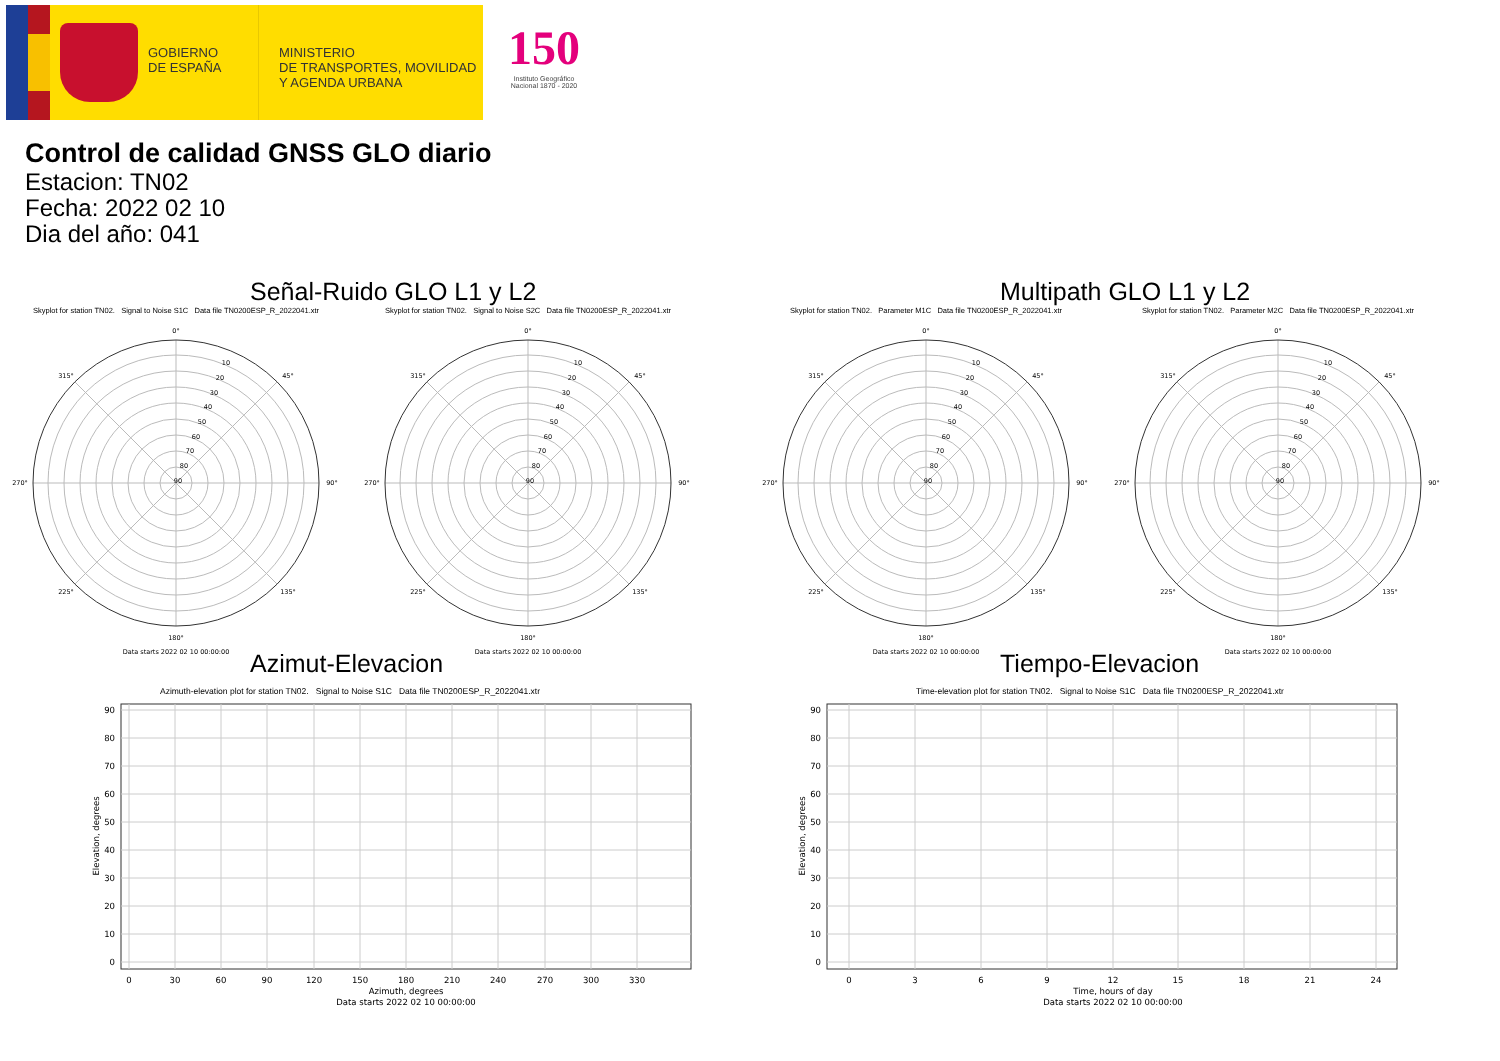GOBIERNO
DE ESPAÑA
MINISTERIO
DE TRANSPORTES, MOVILIDAD
Y AGENDA URBANA
150
Instituto Geográfico
Nacional 1870 - 2020
Control de calidad GNSS GLO diario
Estacion: TN02
Fecha: 2022 02 10
Dia del año: 041
Señal-Ruido GLO L1 y L2
Skyplot for station TN02. Signal to Noise S1C Data file TN0200ESP_R_2022041.xtr
0°
180°
270°
90°
315°
45°
225°
135°
90
80
70
60
50
40
30
20
10
Data starts 2022 02 10 00:00:00
Skyplot for station TN02. Signal to Noise S2C Data file TN0200ESP_R_2022041.xtr
0°
180°
270°
90°
315°
45°
225°
135°
90
80
70
60
50
40
30
20
10
Data starts 2022 02 10 00:00:00
Multipath GLO L1 y L2
Skyplot for station TN02. Parameter M1C Data file TN0200ESP_R_2022041.xtr
0°
180°
270°
90°
315°
45°
225°
135°
90
80
70
60
50
40
30
20
10
Data starts 2022 02 10 00:00:00
Skyplot for station TN02. Parameter M2C Data file TN0200ESP_R_2022041.xtr
0°
180°
270°
90°
315°
45°
225°
135°
90
80
70
60
50
40
30
20
10
Data starts 2022 02 10 00:00:00
Azimut-Elevacion
Azimuth-elevation plot for station TN02. Signal to Noise S1C Data file TN0200ESP_R_2022041.xtr
90
80
70
60
50
40
30
20
10
0
0
30
60
90
120
150
180
210
240
270
300
330
Azimuth, degrees
Data starts 2022 02 10 00:00:00
Elevation, degrees
Tiempo-Elevacion
Time-elevation plot for station TN02. Signal to Noise S1C Data file TN0200ESP_R_2022041.xtr
90
80
70
60
50
40
30
20
10
0
0
3
6
9
12
15
18
21
24
Time, hours of day
Data starts 2022 02 10 00:00:00
Elevation, degrees